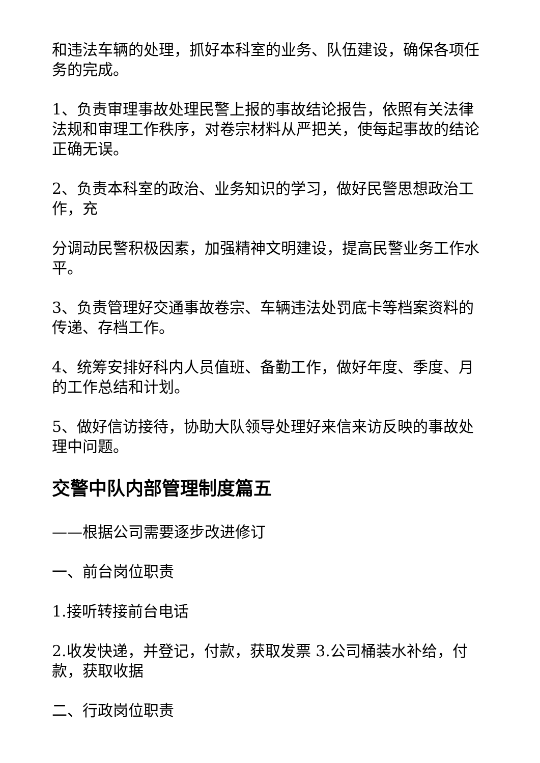和违法车辆的处理，抓好本科室的业务、队伍建设，确保各项任务的完成。
1、负责审理事故处理民警上报的事故结论报告，依照有关法律法规和审理工作秩序，对卷宗材料从严把关，使每起事故的结论正确无误。
2、负责本科室的政治、业务知识的学习，做好民警思想政治工作，充
分调动民警积极因素，加强精神文明建设，提高民警业务工作水平。
3、负责管理好交通事故卷宗、车辆违法处罚底卡等档案资料的传递、存档工作。
4、统筹安排好科内人员值班、备勤工作，做好年度、季度、月的工作总结和计划。
5、做好信访接待，协助大队领导处理好来信来访反映的事故处理中问题。
交警中队内部管理制度篇五
——根据公司需要逐步改进修订
一、前台岗位职责
1.接听转接前台电话
2.收发快递，并登记，付款，获取发票 3.公司桶装水补给，付款，获取收据
二、行政岗位职责